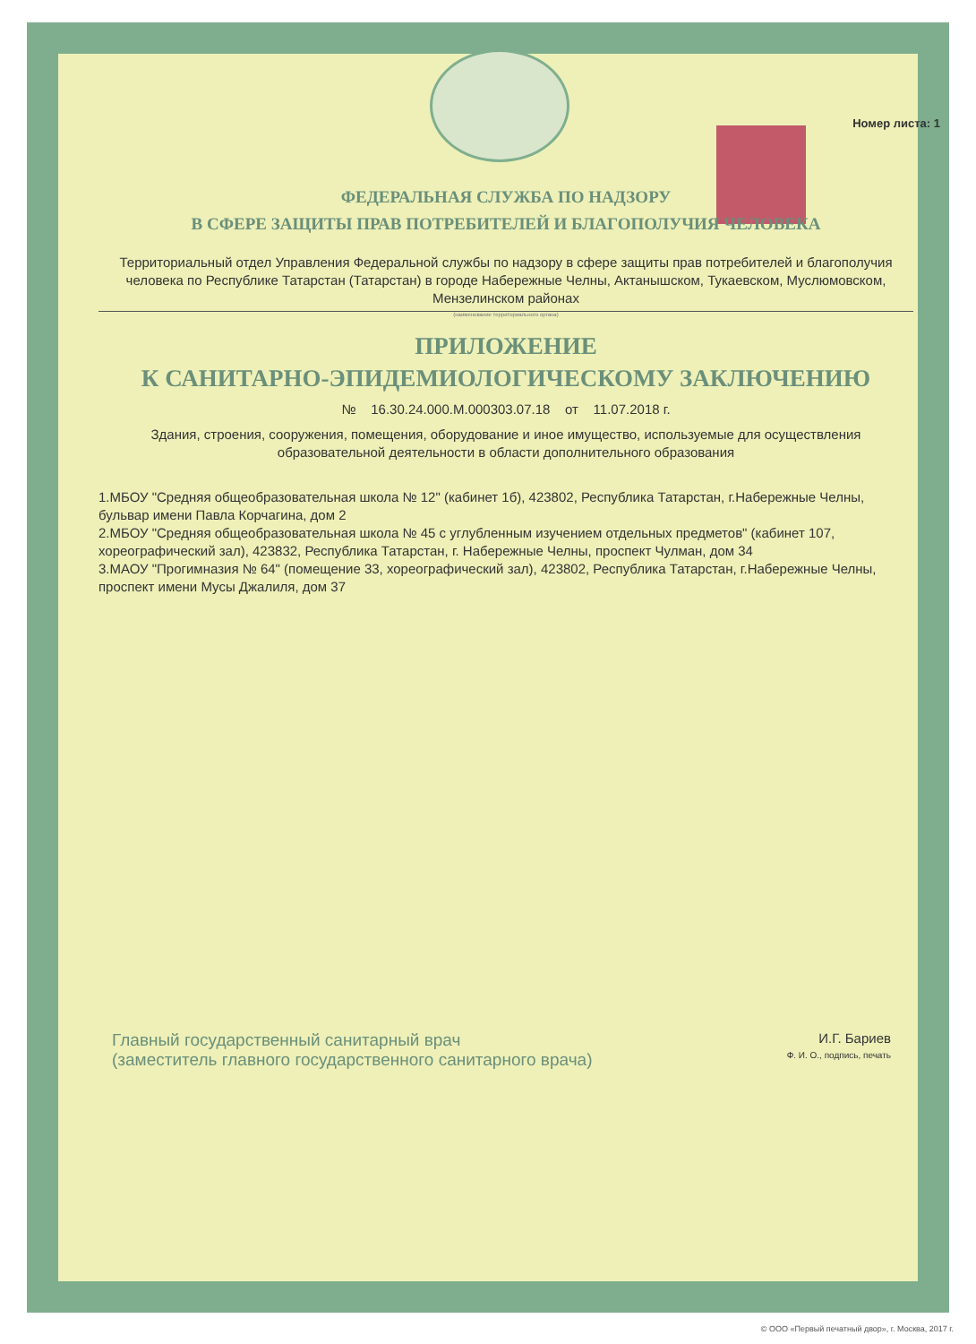Номер листа: 1
ФЕДЕРАЛЬНАЯ СЛУЖБА ПО НАДЗОРУ
В СФЕРЕ ЗАЩИТЫ ПРАВ ПОТРЕБИТЕЛЕЙ И БЛАГОПОЛУЧИЯ ЧЕЛОВЕКА
Территориальный отдел Управления Федеральной службы по надзору в сфере защиты прав потребителей и благополучия человека по Республике Татарстан (Татарстан) в городе Набережные Челны, Актанышском, Тукаевском, Муслюмовском, Мензелинском районах
(наименование территориального органа)
ПРИЛОЖЕНИЕ
К САНИТАРНО-ЭПИДЕМИОЛОГИЧЕСКОМУ ЗАКЛЮЧЕНИЮ
№ 16.30.24.000.М.000303.07.18 от 11.07.2018 г.
Здания, строения, сооружения, помещения, оборудование и иное имущество, используемые для осуществления образовательной деятельности в области дополнительного образования
1.МБОУ "Средняя общеобразовательная школа № 12" (кабинет 1б), 423802, Республика Татарстан, г.Набережные Челны, бульвар имени Павла Корчагина, дом 2
2.МБОУ "Средняя общеобразовательная школа № 45 с углубленным изучением отдельных предметов" (кабинет 107, хореографический зал), 423832, Республика Татарстан, г. Набережные Челны, проспект Чулман, дом 34
3.МАОУ "Прогимназия № 64" (помещение 33, хореографический зал), 423802, Республика Татарстан, г.Набережные Челны, проспект имени Мусы Джалиля, дом 37
Главный государственный санитарный врач
(заместитель главного государственного санитарного врача)
И.Г. Бариев
Ф. И. О., подпись, печать
© ООО «Первый печатный двор», г. Москва, 2017 г.